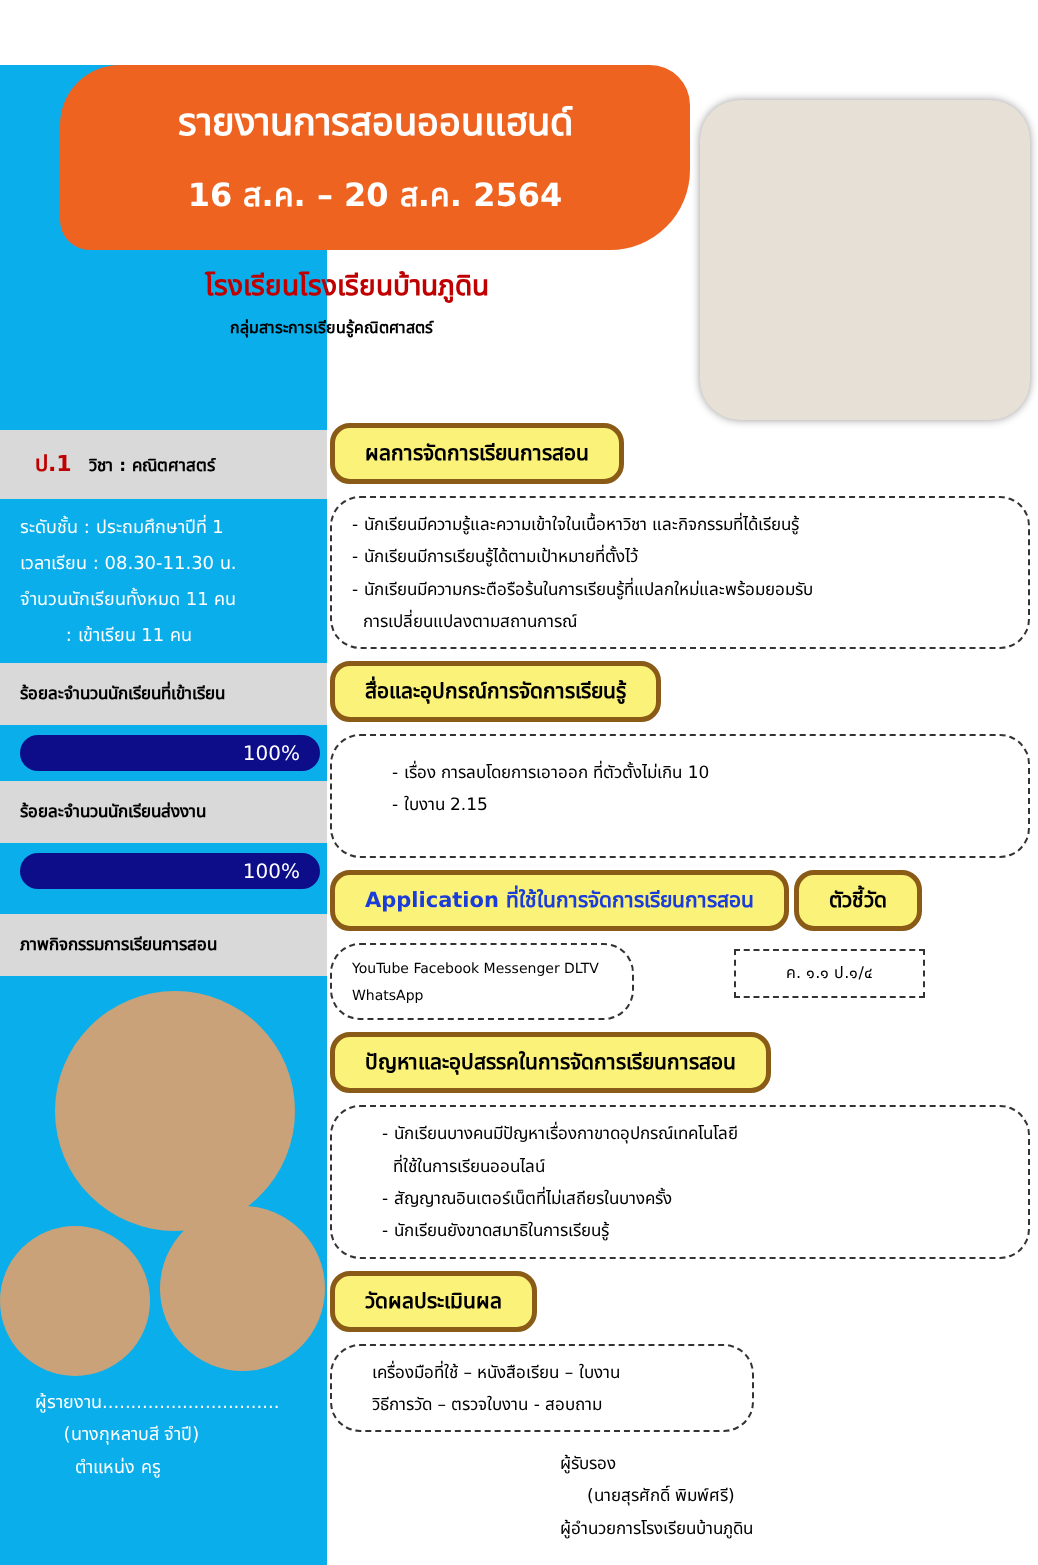รายงานการสอนออนแฮนด์
16 ส.ค. – 20 ส.ค. 2564
โรงเรียนโรงเรียนบ้านภูดิน
กลุ่มสาระการเรียนรู้คณิตศาสตร์
ป.1 วิชา : คณิตศาสตร์
ระดับชั้น : ประถมศึกษาปีที่ 1
เวลาเรียน : 08.30-11.30 น.
จำนวนนักเรียนทั้งหมด 11 คน
: เข้าเรียน 11 คน
ร้อยละจำนวนนักเรียนที่เข้าเรียน
100%
ร้อยละจำนวนนักเรียนส่งงาน
100%
ภาพกิจกรรมการเรียนการสอน
ผู้รายงาน...............................
(นางกุหลาบสี จำปี)
ตำแหน่ง ครู
ผลการจัดการเรียนการสอน
- นักเรียนมีความรู้และความเข้าใจในเนื้อหาวิชา และกิจกรรมที่ได้เรียนรู้
- นักเรียนมีการเรียนรู้ได้ตามเป้าหมายที่ตั้งไว้
- นักเรียนมีความกระตือรือร้นในการเรียนรู้ที่แปลกใหม่และพร้อมยอมรับ
การเปลี่ยนแปลงตามสถานการณ์
สื่อและอุปกรณ์การจัดการเรียนรู้
- เรื่อง การลบโดยการเอาออก ที่ตัวตั้งไม่เกิน 10
- ใบงาน 2.15
Application ที่ใช้ในการจัดการเรียนการสอน ตัวชี้วัด
YouTube Facebook Messenger DLTV WhatsApp
ค. ๑.๑ ป.๑/๔
ปัญหาและอุปสรรคในการจัดการเรียนการสอน
- นักเรียนบางคนมีปัญหาเรื่องกาขาดอุปกรณ์เทคโนโลยี
ที่ใช้ในการเรียนออนไลน์
- สัญญาณอินเตอร์เน็ตที่ไม่เสถียรในบางครั้ง
- นักเรียนยังขาดสมาธิในการเรียนรู้
วัดผลประเมินผล
เครื่องมือที่ใช้ – หนังสือเรียน – ใบงาน
วิธีการวัด – ตรวจใบงาน - สอบถาม
ผู้รับรอง
(นายสุรศักดิ์ พิมพ์ศรี)
ผู้อำนวยการโรงเรียนบ้านภูดิน